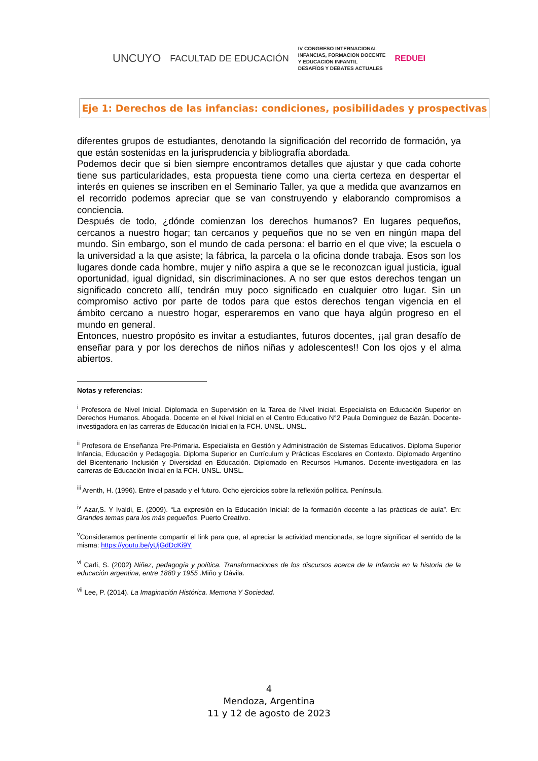UNCUYO FACULTAD DE EDUCACIÓN IV CONGRESO INTERNACIONAL
INFANCIAS, FORMACION DOCENTE
Y EDUCACIÓN INFANTIL
DESAFÍOS Y DEBATES ACTUALES REDUEI
Eje 1: Derechos de las infancias: condiciones, posibilidades y prospectivas
diferentes grupos de estudiantes, denotando la significación del recorrido de formación, ya que están sostenidas en la jurisprudencia y bibliografía abordada.
Podemos decir que si bien siempre encontramos detalles que ajustar y que cada cohorte tiene sus particularidades, esta propuesta tiene como una cierta certeza en despertar el interés en quienes se inscriben en el Seminario Taller, ya que a medida que avanzamos en el recorrido podemos apreciar que se van construyendo y elaborando compromisos a conciencia.
Después de todo, ¿dónde comienzan los derechos humanos? En lugares pequeños, cercanos a nuestro hogar; tan cercanos y pequeños que no se ven en ningún mapa del mundo. Sin embargo, son el mundo de cada persona: el barrio en el que vive; la escuela o la universidad a la que asiste; la fábrica, la parcela o la oficina donde trabaja. Esos son los lugares donde cada hombre, mujer y niño aspira a que se le reconozcan igual justicia, igual oportunidad, igual dignidad, sin discriminaciones. A no ser que estos derechos tengan un significado concreto allí, tendrán muy poco significado en cualquier otro lugar. Sin un compromiso activo por parte de todos para que estos derechos tengan vigencia en el ámbito cercano a nuestro hogar, esperaremos en vano que haya algún progreso en el mundo en general.
Entonces, nuestro propósito es invitar a estudiantes, futuros docentes, ¡¡al gran desafío de enseñar para y por los derechos de niños niñas y adolescentes!! Con los ojos y el alma abiertos.
Notas y referencias:
<sup>i</sup> Profesora de Nivel Inicial. Diplomada en Supervisión en la Tarea de Nivel Inicial. Especialista en Educación Superior en Derechos Humanos. Abogada. Docente en el Nivel Inicial en el Centro Educativo N°2 Paula Dominguez de Bazán. Docente-investigadora en las carreras de Educación Inicial en la FCH. UNSL. UNSL.
<sup>ii</sup> Profesora de Enseñanza Pre-Primaria. Especialista en Gestión y Administración de Sistemas Educativos. Diploma Superior Infancia, Educación y Pedagogía. Diploma Superior en Currículum y Prácticas Escolares en Contexto. Diplomado Argentino del Bicentenario Inclusión y Diversidad en Educación. Diplomado en Recursos Humanos. Docente-investigadora en las carreras de Educación Inicial en la FCH. UNSL. UNSL.
<sup>iii</sup> Arenth, H. (1996). Entre el pasado y el futuro. Ocho ejercicios sobre la reflexión política. Península.
<sup>iv</sup> Azar,S. Y Ivaldi, E. (2009). “La expresión en la Educación Inicial: de la formación docente a las prácticas de aula”. En: Grandes temas para los más pequeños. Puerto Creativo.
<sup>v</sup> Consideramos pertinente compartir el link para que, al apreciar la actividad mencionada, se logre significar el sentido de la misma: https://youtu.be/yUjGdDcKi9Y
<sup>vi</sup> Carli, S. (2002) Niñez, pedagogía y política. Transformaciones de los discursos acerca de la Infancia en la historia de la educación argentina, entre 1880 y 1955 .Miño y Dávila.
<sup>vii</sup> Lee, P. (2014). La Imaginación Histórica. Memoria Y Sociedad.
4
Mendoza, Argentina
11 y 12 de agosto de 2023